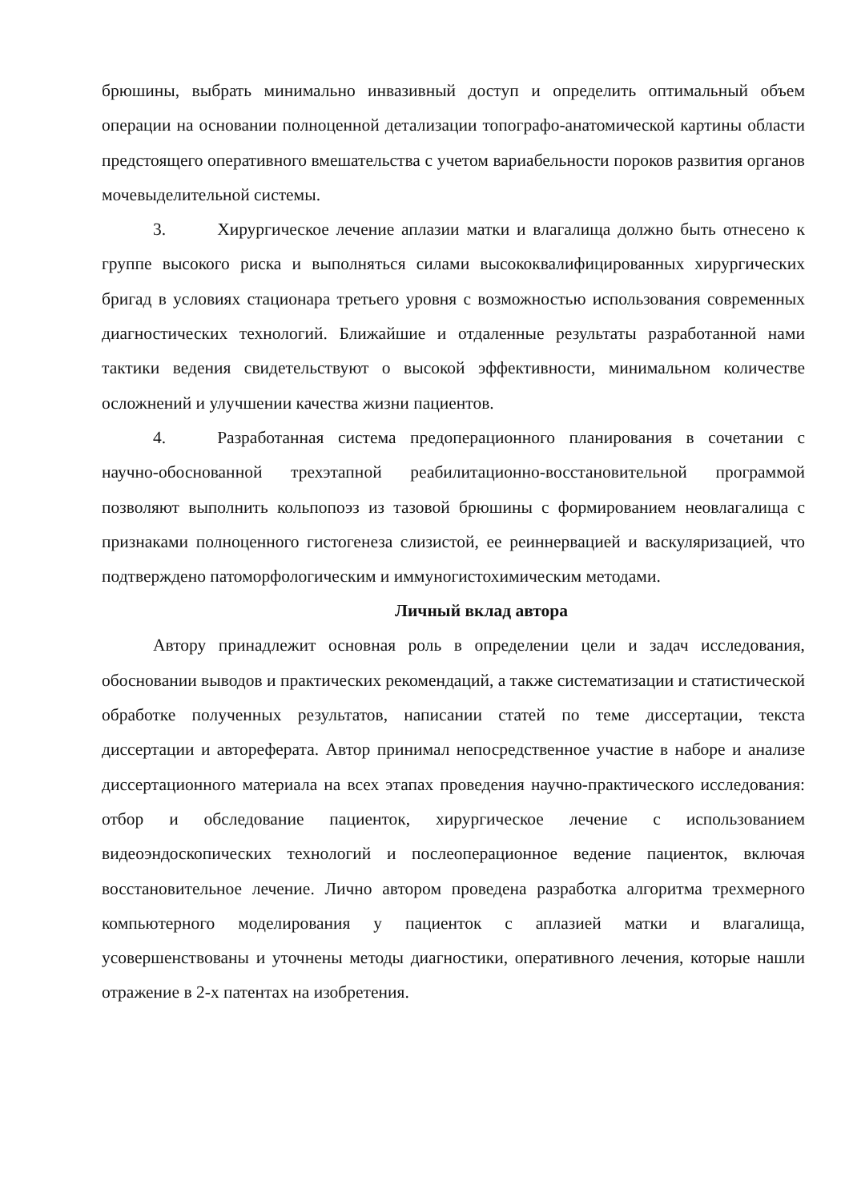брюшины, выбрать минимально инвазивный доступ и определить оптимальный объем операции на основании полноценной детализации топографо-анатомической картины области предстоящего оперативного вмешательства с учетом вариабельности пороков развития органов мочевыделительной системы.
3. Хирургическое лечение аплазии матки и влагалища должно быть отнесено к группе высокого риска и выполняться силами высококвалифицированных хирургических бригад в условиях стационара третьего уровня с возможностью использования современных диагностических технологий. Ближайшие и отдаленные результаты разработанной нами тактики ведения свидетельствуют о высокой эффективности, минимальном количестве осложнений и улучшении качества жизни пациентов.
4. Разработанная система предоперационного планирования в сочетании с научно-обоснованной трехэтапной реабилитационно-восстановительной программой позволяют выполнить кольпопоэз из тазовой брюшины с формированием неовлагалища с признаками полноценного гистогенеза слизистой, ее реиннервацией и васкуляризацией, что подтверждено патоморфологическим и иммуногистохимическим методами.
Личный вклад автора
Автору принадлежит основная роль в определении цели и задач исследования, обосновании выводов и практических рекомендаций, а также систематизации и статистической обработке полученных результатов, написании статей по теме диссертации, текста диссертации и автореферата. Автор принимал непосредственное участие в наборе и анализе диссертационного материала на всех этапах проведения научно-практического исследования: отбор и обследование пациенток, хирургическое лечение с использованием видеоэндоскопических технологий и послеоперационное ведение пациенток, включая восстановительное лечение. Лично автором проведена разработка алгоритма трехмерного компьютерного моделирования у пациенток с аплазией матки и влагалища, усовершенствованы и уточнены методы диагностики, оперативного лечения, которые нашли отражение в 2-х патентах на изобретения.